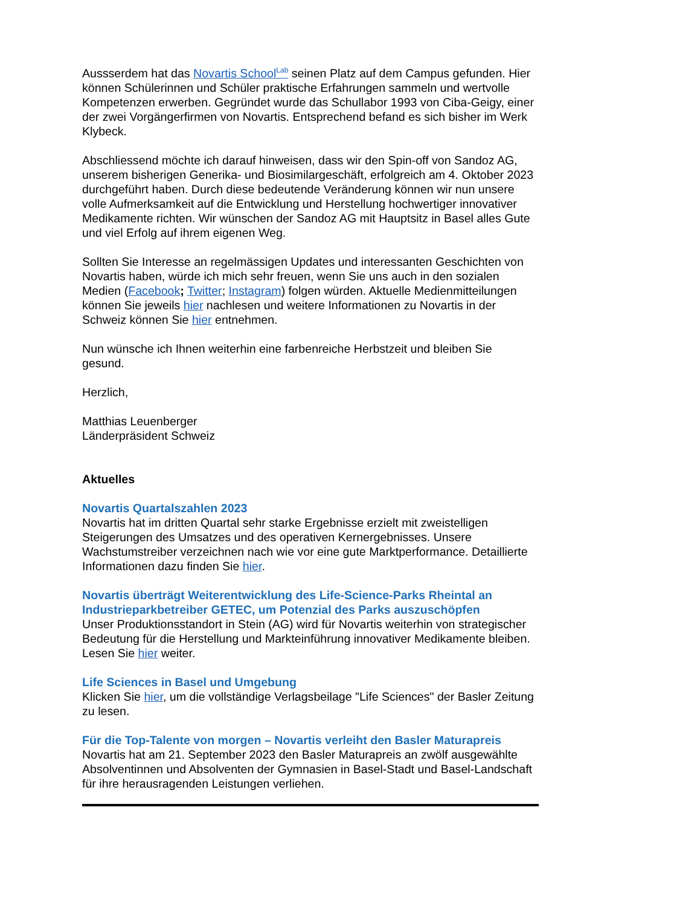Aussserdem hat das Novartis School<sup>Lab</sup> seinen Platz auf dem Campus gefunden. Hier können Schülerinnen und Schüler praktische Erfahrungen sammeln und wertvolle Kompetenzen erwerben. Gegründet wurde das Schullabor 1993 von Ciba-Geigy, einer der zwei Vorgängerfirmen von Novartis. Entsprechend befand es sich bisher im Werk Klybeck.
Abschliessend möchte ich darauf hinweisen, dass wir den Spin-off von Sandoz AG, unserem bisherigen Generika- und Biosimilargeschäft, erfolgreich am 4. Oktober 2023 durchgeführt haben. Durch diese bedeutende Veränderung können wir nun unsere volle Aufmerksamkeit auf die Entwicklung und Herstellung hochwertiger innovativer Medikamente richten. Wir wünschen der Sandoz AG mit Hauptsitz in Basel alles Gute und viel Erfolg auf ihrem eigenen Weg.
Sollten Sie Interesse an regelmässigen Updates und interessanten Geschichten von Novartis haben, würde ich mich sehr freuen, wenn Sie uns auch in den sozialen Medien (Facebook; Twitter; Instagram) folgen würden. Aktuelle Medienmitteilungen können Sie jeweils hier nachlesen und weitere Informationen zu Novartis in der Schweiz können Sie hier entnehmen.
Nun wünsche ich Ihnen weiterhin eine farbenreiche Herbstzeit und bleiben Sie gesund.
Herzlich,
Matthias Leuenberger
Länderpräsident Schweiz
Aktuelles
Novartis Quartalszahlen 2023
Novartis hat im dritten Quartal sehr starke Ergebnisse erzielt mit zweistelligen Steigerungen des Umsatzes und des operativen Kernergebnisses. Unsere Wachstumstreiber verzeichnen nach wie vor eine gute Marktperformance. Detaillierte Informationen dazu finden Sie hier.
Novartis überträgt Weiterentwicklung des Life-Science-Parks Rheintal an Industrieparkbetreiber GETEC, um Potenzial des Parks auszuschöpfen
Unser Produktionsstandort in Stein (AG) wird für Novartis weiterhin von strategischer Bedeutung für die Herstellung und Markteinführung innovativer Medikamente bleiben. Lesen Sie hier weiter.
Life Sciences in Basel und Umgebung
Klicken Sie hier, um die vollständige Verlagsbeilage "Life Sciences" der Basler Zeitung zu lesen.
Für die Top-Talente von morgen – Novartis verleiht den Basler Maturapreis
Novartis hat am 21. September 2023 den Basler Maturapreis an zwölf ausgewählte Absolventinnen und Absolventen der Gymnasien in Basel-Stadt und Basel-Landschaft für ihre herausragenden Leistungen verliehen.